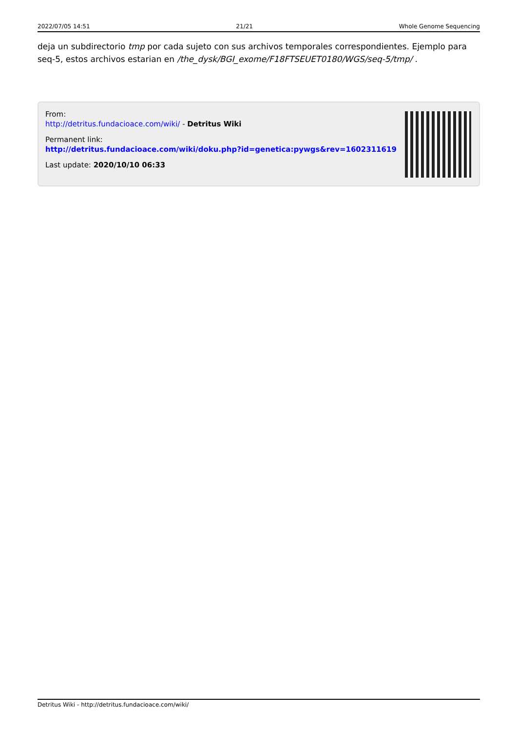2022/07/05 14:51 21/21 Whole Genome Sequencing
deja un subdirectorio tmp por cada sujeto con sus archivos temporales correspondientes. Ejemplo para seq-5, estos archivos estarian en /the_dysk/BGI_exome/F18FTSEUET0180/WGS/seq-5/tmp/ .
From:
http://detritus.fundacioace.com/wiki/ - Detritus Wiki
Permanent link:
http://detritus.fundacioace.com/wiki/doku.php?id=genetica:pywgs&rev=1602311619
Last update: 2020/10/10 06:33
Detritus Wiki - http://detritus.fundacioace.com/wiki/